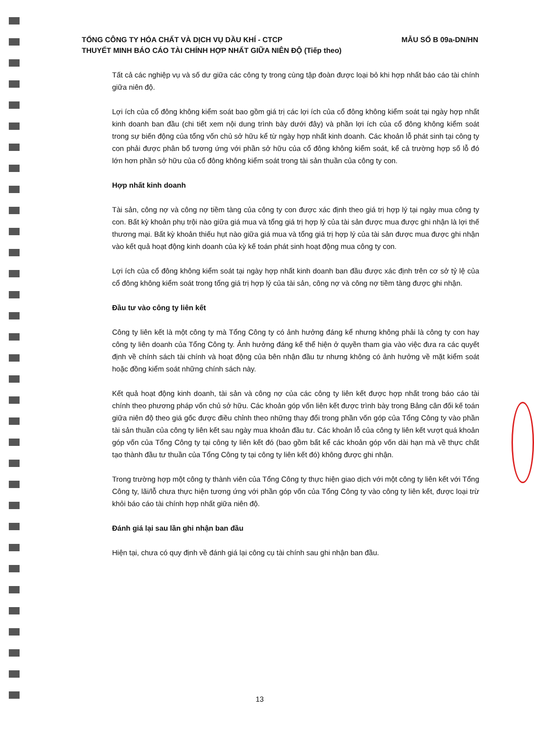MẪU SỐ B 09a-DN/HN TỔNG CÔNG TY HÓA CHẤT VÀ DỊCH VỤ DẦU KHÍ - CTCP
THUYẾT MINH BÁO CÁO TÀI CHÍNH HỢP NHẤT GIỮA NIÊN ĐỘ (Tiếp theo)
Tất cả các nghiệp vụ và số dư giữa các công ty trong cùng tập đoàn được loại bỏ khi hợp nhất báo cáo tài chính giữa niên độ.
Lợi ích của cổ đông không kiểm soát bao gồm giá trị các lợi ích của cổ đông không kiểm soát tại ngày hợp nhất kinh doanh ban đầu (chi tiết xem nội dung trình bày dưới đây) và phần lợi ích của cổ đông không kiểm soát trong sự biến động của tổng vốn chủ sở hữu kể từ ngày hợp nhất kinh doanh. Các khoản lỗ phát sinh tại công ty con phải được phân bổ tương ứng với phần sở hữu của cổ đông không kiểm soát, kể cả trường hợp số lỗ đó lớn hơn phần sở hữu của cổ đông không kiểm soát trong tài sản thuần của công ty con.
Hợp nhất kinh doanh
Tài sản, công nợ và công nợ tiềm tàng của công ty con được xác định theo giá trị hợp lý tại ngày mua công ty con. Bất kỳ khoản phụ trội nào giữa giá mua và tổng giá trị hợp lý của tài sản được mua được ghi nhận là lợi thế thương mại. Bất kỳ khoản thiếu hụt nào giữa giá mua và tổng giá trị hợp lý của tài sản được mua được ghi nhận vào kết quả hoạt động kinh doanh của kỳ kế toán phát sinh hoạt động mua công ty con.
Lợi ích của cổ đông không kiểm soát tại ngày hợp nhất kinh doanh ban đầu được xác định trên cơ sở tỷ lệ của cổ đông không kiểm soát trong tổng giá trị hợp lý của tài sản, công nợ và công nợ tiềm tàng được ghi nhận.
Đầu tư vào công ty liên kết
Công ty liên kết là một công ty mà Tổng Công ty có ảnh hưởng đáng kể nhưng không phải là công ty con hay công ty liên doanh của Tổng Công ty. Ảnh hưởng đáng kể thể hiện ở quyền tham gia vào việc đưa ra các quyết định về chính sách tài chính và hoạt động của bên nhận đầu tư nhưng không có ảnh hưởng về mặt kiểm soát hoặc đồng kiểm soát những chính sách này.
Kết quả hoạt động kinh doanh, tài sản và công nợ của các công ty liên kết được hợp nhất trong báo cáo tài chính theo phương pháp vốn chủ sở hữu. Các khoản góp vốn liên kết được trình bày trong Bảng cân đối kế toán giữa niên độ theo giá gốc được điều chỉnh theo những thay đổi trong phần vốn góp của Tổng Công ty vào phần tài sản thuần của công ty liên kết sau ngày mua khoản đầu tư. Các khoản lỗ của công ty liên kết vượt quá khoản góp vốn của Tổng Công ty tại công ty liên kết đó (bao gồm bất kể các khoản góp vốn dài hạn mà về thực chất tạo thành đầu tư thuần của Tổng Công ty tại công ty liên kết đó) không được ghi nhận.
Trong trường hợp một công ty thành viên của Tổng Công ty thực hiện giao dịch với một công ty liên kết với Tổng Công ty, lãi/lỗ chưa thực hiện tương ứng với phần góp vốn của Tổng Công ty vào công ty liên kết, được loại trừ khỏi báo cáo tài chính hợp nhất giữa niên độ.
Đánh giá lại sau lần ghi nhận ban đầu
Hiện tại, chưa có quy định về đánh giá lại công cụ tài chính sau ghi nhận ban đầu.
13